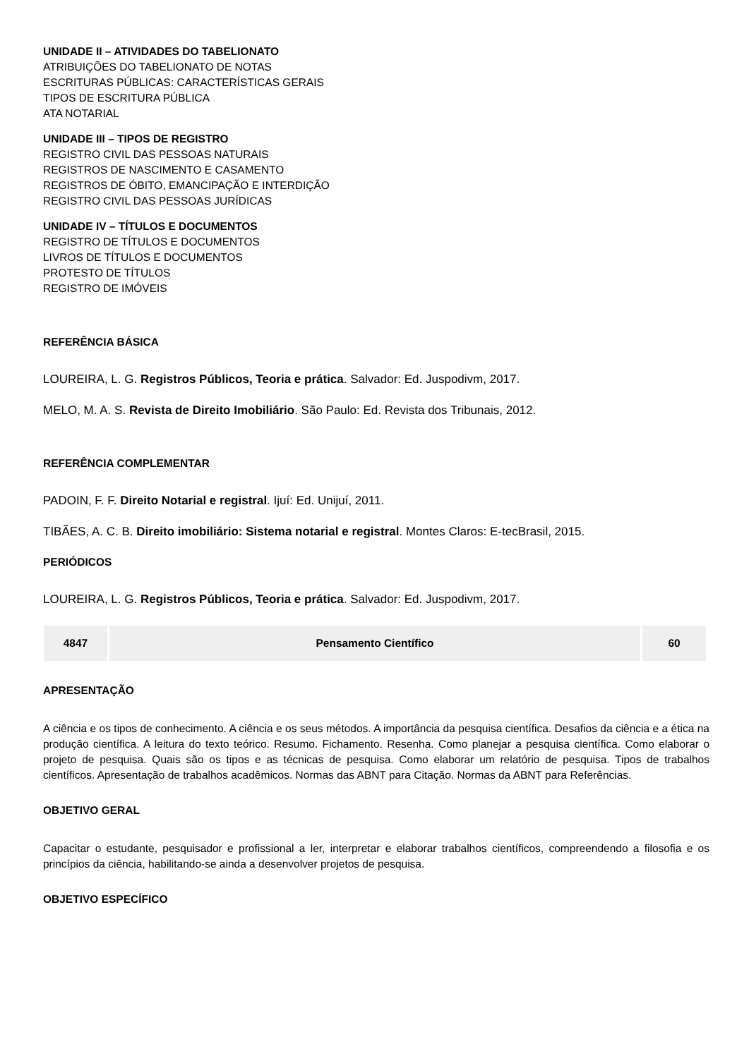UNIDADE II – ATIVIDADES DO TABELIONATO
ATRIBUIÇÕES DO TABELIONATO DE NOTAS
ESCRITURAS PÚBLICAS: CARACTERÍSTICAS GERAIS
TIPOS DE ESCRITURA PÚBLICA
ATA NOTARIAL
UNIDADE III – TIPOS DE REGISTRO
REGISTRO CIVIL DAS PESSOAS NATURAIS
REGISTROS DE NASCIMENTO E CASAMENTO
REGISTROS DE ÓBITO, EMANCIPAÇÃO E INTERDIÇÃO
REGISTRO CIVIL DAS PESSOAS JURÍDICAS
UNIDADE IV – TÍTULOS E DOCUMENTOS
REGISTRO DE TÍTULOS E DOCUMENTOS
LIVROS DE TÍTULOS E DOCUMENTOS
PROTESTO DE TÍTULOS
REGISTRO DE IMÓVEIS
REFERÊNCIA BÁSICA
LOUREIRA, L. G. Registros Públicos, Teoria e prática. Salvador: Ed. Juspodivm, 2017.
MELO, M. A. S. Revista de Direito Imobiliário. São Paulo: Ed. Revista dos Tribunais, 2012.
REFERÊNCIA COMPLEMENTAR
PADOIN, F. F. Direito Notarial e registral. Ijuí: Ed. Unijuí, 2011.
TIBÃES, A. C. B. Direito imobiliário: Sistema notarial e registral. Montes Claros: E-tecBrasil, 2015.
PERIÓDICOS
LOUREIRA, L. G. Registros Públicos, Teoria e prática. Salvador: Ed. Juspodivm, 2017.
| 4847 | Pensamento Científico | 60 |
APRESENTAÇÃO
A ciência e os tipos de conhecimento. A ciência e os seus métodos. A importância da pesquisa científica. Desafios da ciência e a ética na produção científica. A leitura do texto teórico. Resumo. Fichamento. Resenha. Como planejar a pesquisa científica. Como elaborar o projeto de pesquisa. Quais são os tipos e as técnicas de pesquisa. Como elaborar um relatório de pesquisa. Tipos de trabalhos científicos. Apresentação de trabalhos acadêmicos. Normas das ABNT para Citação. Normas da ABNT para Referências.
OBJETIVO GERAL
Capacitar o estudante, pesquisador e profissional a ler, interpretar e elaborar trabalhos científicos, compreendendo a filosofia e os princípios da ciência, habilitando-se ainda a desenvolver projetos de pesquisa.
OBJETIVO ESPECÍFICO